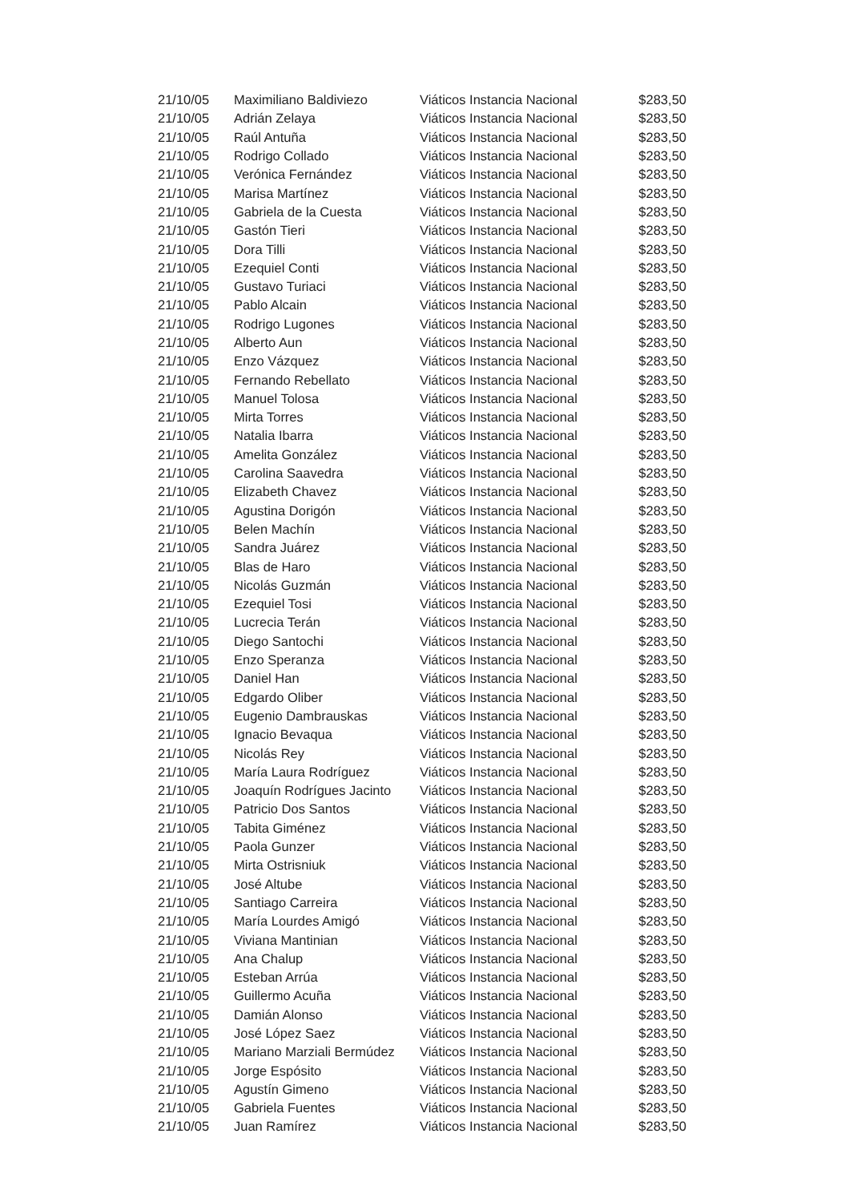| 21/10/05 | Maximiliano Baldiviezo | Viáticos Instancia Nacional | $283,50 |
| 21/10/05 | Adrián Zelaya | Viáticos Instancia Nacional | $283,50 |
| 21/10/05 | Raúl Antuña | Viáticos Instancia Nacional | $283,50 |
| 21/10/05 | Rodrigo Collado | Viáticos Instancia Nacional | $283,50 |
| 21/10/05 | Verónica Fernández | Viáticos Instancia Nacional | $283,50 |
| 21/10/05 | Marisa Martínez | Viáticos Instancia Nacional | $283,50 |
| 21/10/05 | Gabriela de la Cuesta | Viáticos Instancia Nacional | $283,50 |
| 21/10/05 | Gastón Tieri | Viáticos Instancia Nacional | $283,50 |
| 21/10/05 | Dora Tilli | Viáticos Instancia Nacional | $283,50 |
| 21/10/05 | Ezequiel Conti | Viáticos Instancia Nacional | $283,50 |
| 21/10/05 | Gustavo Turiaci | Viáticos Instancia Nacional | $283,50 |
| 21/10/05 | Pablo Alcain | Viáticos Instancia Nacional | $283,50 |
| 21/10/05 | Rodrigo Lugones | Viáticos Instancia Nacional | $283,50 |
| 21/10/05 | Alberto Aun | Viáticos Instancia Nacional | $283,50 |
| 21/10/05 | Enzo Vázquez | Viáticos Instancia Nacional | $283,50 |
| 21/10/05 | Fernando Rebellato | Viáticos Instancia Nacional | $283,50 |
| 21/10/05 | Manuel Tolosa | Viáticos Instancia Nacional | $283,50 |
| 21/10/05 | Mirta Torres | Viáticos Instancia Nacional | $283,50 |
| 21/10/05 | Natalia Ibarra | Viáticos Instancia Nacional | $283,50 |
| 21/10/05 | Amelita González | Viáticos Instancia Nacional | $283,50 |
| 21/10/05 | Carolina Saavedra | Viáticos Instancia Nacional | $283,50 |
| 21/10/05 | Elizabeth Chavez | Viáticos Instancia Nacional | $283,50 |
| 21/10/05 | Agustina Dorigón | Viáticos Instancia Nacional | $283,50 |
| 21/10/05 | Belen Machín | Viáticos Instancia Nacional | $283,50 |
| 21/10/05 | Sandra Juárez | Viáticos Instancia Nacional | $283,50 |
| 21/10/05 | Blas de Haro | Viáticos Instancia Nacional | $283,50 |
| 21/10/05 | Nicolás Guzmán | Viáticos Instancia Nacional | $283,50 |
| 21/10/05 | Ezequiel Tosi | Viáticos Instancia Nacional | $283,50 |
| 21/10/05 | Lucrecia Terán | Viáticos Instancia Nacional | $283,50 |
| 21/10/05 | Diego Santochi | Viáticos Instancia Nacional | $283,50 |
| 21/10/05 | Enzo Speranza | Viáticos Instancia Nacional | $283,50 |
| 21/10/05 | Daniel Han | Viáticos Instancia Nacional | $283,50 |
| 21/10/05 | Edgardo Oliber | Viáticos Instancia Nacional | $283,50 |
| 21/10/05 | Eugenio Dambrauskas | Viáticos Instancia Nacional | $283,50 |
| 21/10/05 | Ignacio Bevaqua | Viáticos Instancia Nacional | $283,50 |
| 21/10/05 | Nicolás Rey | Viáticos Instancia Nacional | $283,50 |
| 21/10/05 | María Laura Rodríguez | Viáticos Instancia Nacional | $283,50 |
| 21/10/05 | Joaquín Rodrígues Jacinto | Viáticos Instancia Nacional | $283,50 |
| 21/10/05 | Patricio Dos Santos | Viáticos Instancia Nacional | $283,50 |
| 21/10/05 | Tabita Giménez | Viáticos Instancia Nacional | $283,50 |
| 21/10/05 | Paola Gunzer | Viáticos Instancia Nacional | $283,50 |
| 21/10/05 | Mirta Ostrisniuk | Viáticos Instancia Nacional | $283,50 |
| 21/10/05 | José Altube | Viáticos Instancia Nacional | $283,50 |
| 21/10/05 | Santiago Carreira | Viáticos Instancia Nacional | $283,50 |
| 21/10/05 | María Lourdes Amigó | Viáticos Instancia Nacional | $283,50 |
| 21/10/05 | Viviana Mantinian | Viáticos Instancia Nacional | $283,50 |
| 21/10/05 | Ana Chalup | Viáticos Instancia Nacional | $283,50 |
| 21/10/05 | Esteban Arrúa | Viáticos Instancia Nacional | $283,50 |
| 21/10/05 | Guillermo Acuña | Viáticos Instancia Nacional | $283,50 |
| 21/10/05 | Damián Alonso | Viáticos Instancia Nacional | $283,50 |
| 21/10/05 | José López Saez | Viáticos Instancia Nacional | $283,50 |
| 21/10/05 | Mariano Marziali Bermúdez | Viáticos Instancia Nacional | $283,50 |
| 21/10/05 | Jorge Espósito | Viáticos Instancia Nacional | $283,50 |
| 21/10/05 | Agustín Gimeno | Viáticos Instancia Nacional | $283,50 |
| 21/10/05 | Gabriela Fuentes | Viáticos Instancia Nacional | $283,50 |
| 21/10/05 | Juan Ramírez | Viáticos Instancia Nacional | $283,50 |